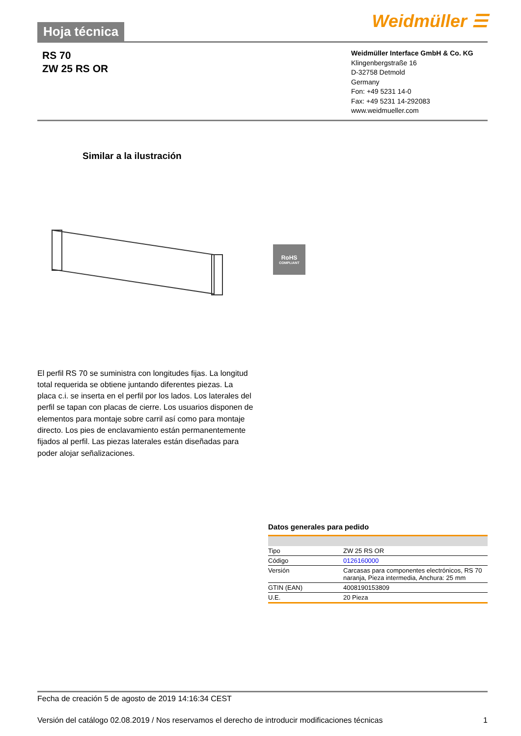Hoja técnica
Weidmüller ☰
RS 70
ZW 25 RS OR
Weidmüller Interface GmbH & Co. KG
Klingenbergstraße 16
D-32758 Detmold
Germany
Fon: +49 5231 14-0
Fax: +49 5231 14-292083
www.weidmueller.com
Similar a la ilustración
RoHS
COMPLIANT
El perfil RS 70 se suministra con longitudes fijas. La longitud total requerida se obtiene juntando diferentes piezas. La placa c.i. se inserta en el perfil por los lados. Los laterales del perfil se tapan con placas de cierre. Los usuarios disponen de elementos para montaje sobre carril así como para montaje directo. Los pies de enclavamiento están permanentemente fijados al perfil. Las piezas laterales están diseñadas para poder alojar señalizaciones.
Datos generales para pedido
| Tipo | ZW 25 RS OR |
| Código | 0126160000 |
| Versión | Carcasas para componentes electrónicos, RS 70 naranja, Pieza intermedia, Anchura: 25 mm |
| GTIN (EAN) | 4008190153809 |
| U.E. | 20 Pieza |
Fecha de creación 5 de agosto de 2019 14:16:34 CEST
Versión del catálogo 02.08.2019 / Nos reservamos el derecho de introducir modificaciones técnicas 1